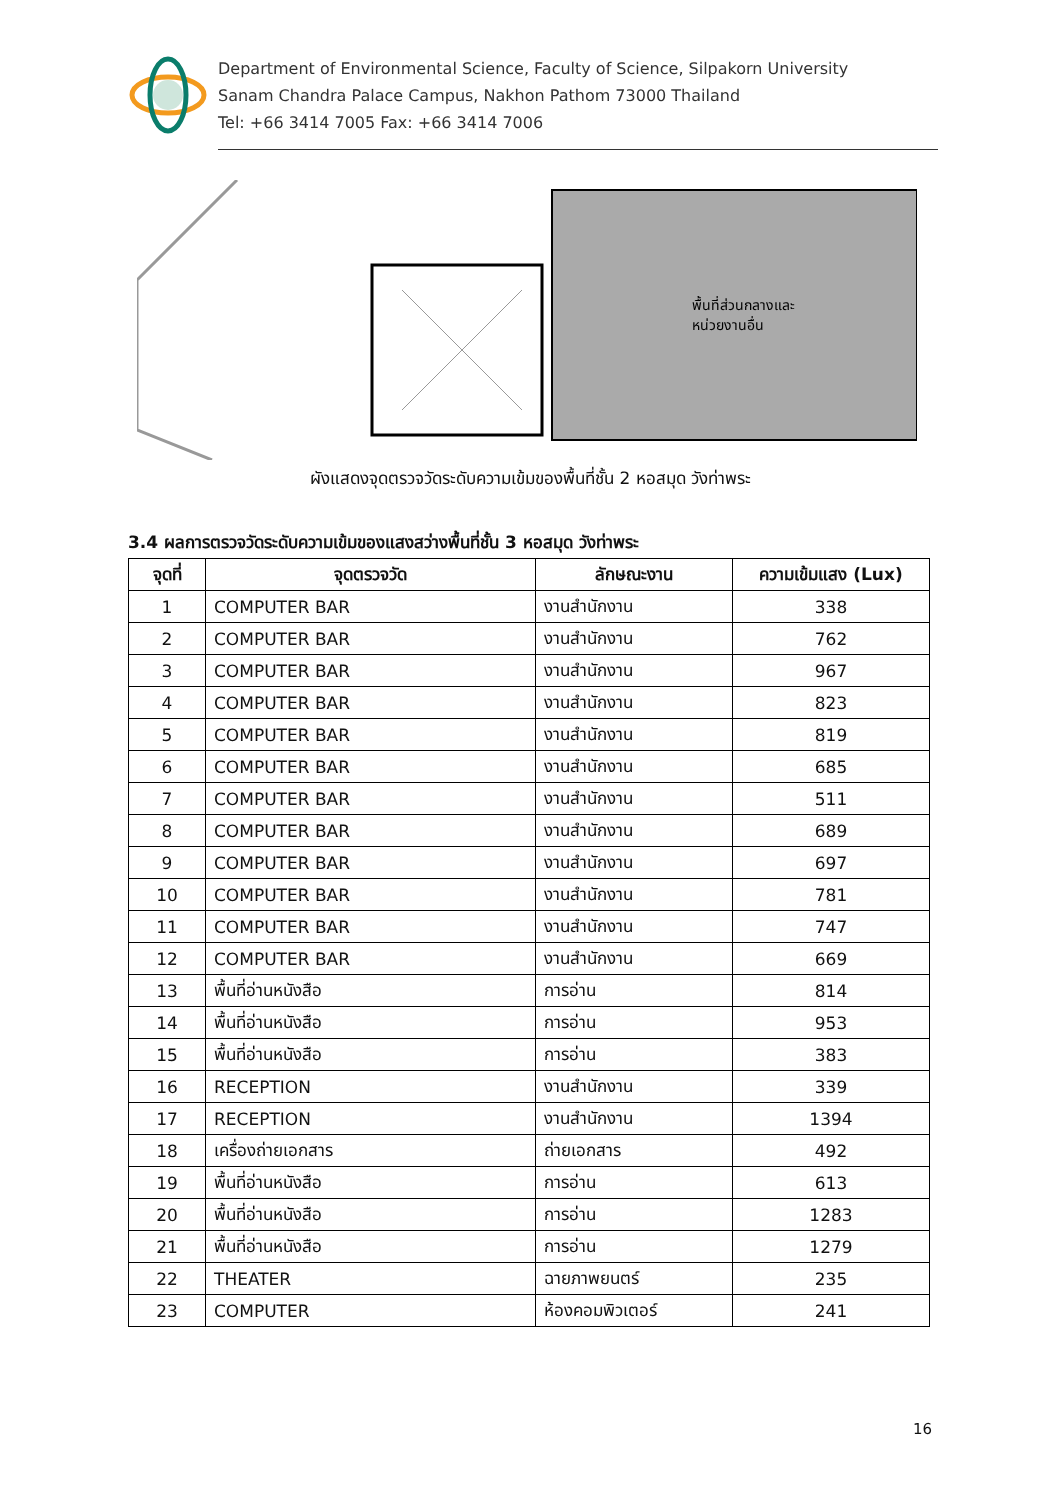Department of Environmental Science, Faculty of Science, Silpakorn University
Sanam Chandra Palace Campus, Nakhon Pathom 73000 Thailand
Tel: +66 3414 7005 Fax: +66 3414 7006
พื้นที่ส่วนกลางและ
หน่วยงานอื่น
ผังแสดงจุดตรวจวัดระดับความเข้มของพื้นที่ชั้น 2 หอสมุด วังท่าพระ
3.4 ผลการตรวจวัดระดับความเข้มของแสงสว่างพื้นที่ชั้น 3 หอสมุด วังท่าพระ
| จุดที่ | จุดตรวจวัด | ลักษณะงาน | ความเข้มแสง (Lux) |
| --- | --- | --- | --- |
| 1 | COMPUTER BAR | งานสำนักงาน | 338 |
| 2 | COMPUTER BAR | งานสำนักงาน | 762 |
| 3 | COMPUTER BAR | งานสำนักงาน | 967 |
| 4 | COMPUTER BAR | งานสำนักงาน | 823 |
| 5 | COMPUTER BAR | งานสำนักงาน | 819 |
| 6 | COMPUTER BAR | งานสำนักงาน | 685 |
| 7 | COMPUTER BAR | งานสำนักงาน | 511 |
| 8 | COMPUTER BAR | งานสำนักงาน | 689 |
| 9 | COMPUTER BAR | งานสำนักงาน | 697 |
| 10 | COMPUTER BAR | งานสำนักงาน | 781 |
| 11 | COMPUTER BAR | งานสำนักงาน | 747 |
| 12 | COMPUTER BAR | งานสำนักงาน | 669 |
| 13 | พื้นที่อ่านหนังสือ | การอ่าน | 814 |
| 14 | พื้นที่อ่านหนังสือ | การอ่าน | 953 |
| 15 | พื้นที่อ่านหนังสือ | การอ่าน | 383 |
| 16 | RECEPTION | งานสำนักงาน | 339 |
| 17 | RECEPTION | งานสำนักงาน | 1394 |
| 18 | เครื่องถ่ายเอกสาร | ถ่ายเอกสาร | 492 |
| 19 | พื้นที่อ่านหนังสือ | การอ่าน | 613 |
| 20 | พื้นที่อ่านหนังสือ | การอ่าน | 1283 |
| 21 | พื้นที่อ่านหนังสือ | การอ่าน | 1279 |
| 22 | THEATER | ฉายภาพยนตร์ | 235 |
| 23 | COMPUTER | ห้องคอมพิวเตอร์ | 241 |
16